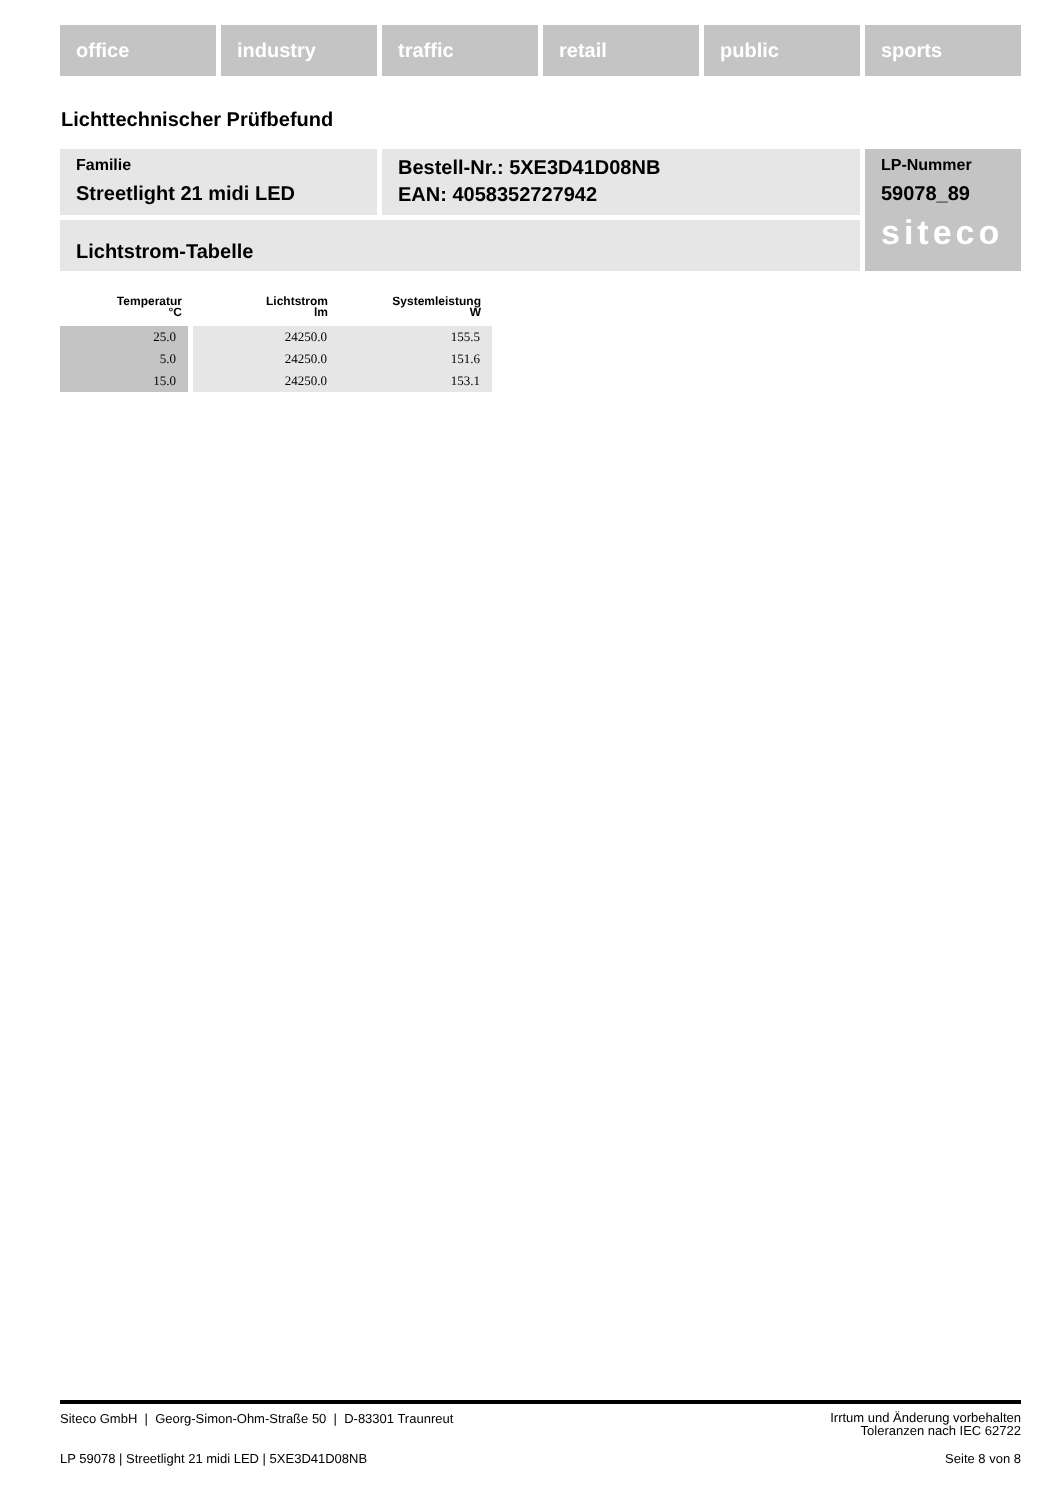office industry traffic retail public sports
Lichttechnischer Prüfbefund
Familie
Streetlight 21 midi LED
Bestell-Nr.: 5XE3D41D08NB
EAN: 4058352727942
Lichtstrom-Tabelle
LP-Nummer
59078_89
siteco
| Temperatur °C | Lichtstrom lm | Systemleistung W |
| --- | --- | --- |
| 25.0 | 24250.0 | 155.5 |
| 5.0 | 24250.0 | 151.6 |
| 15.0 | 24250.0 | 153.1 |
Siteco GmbH | Georg-Simon-Ohm-Straße 50 | D-83301 Traunreut Irrtum und Änderung vorbehalten
Toleranzen nach IEC 62722
LP 59078 | Streetlight 21 midi LED | 5XE3D41D08NB Seite 8 von 8